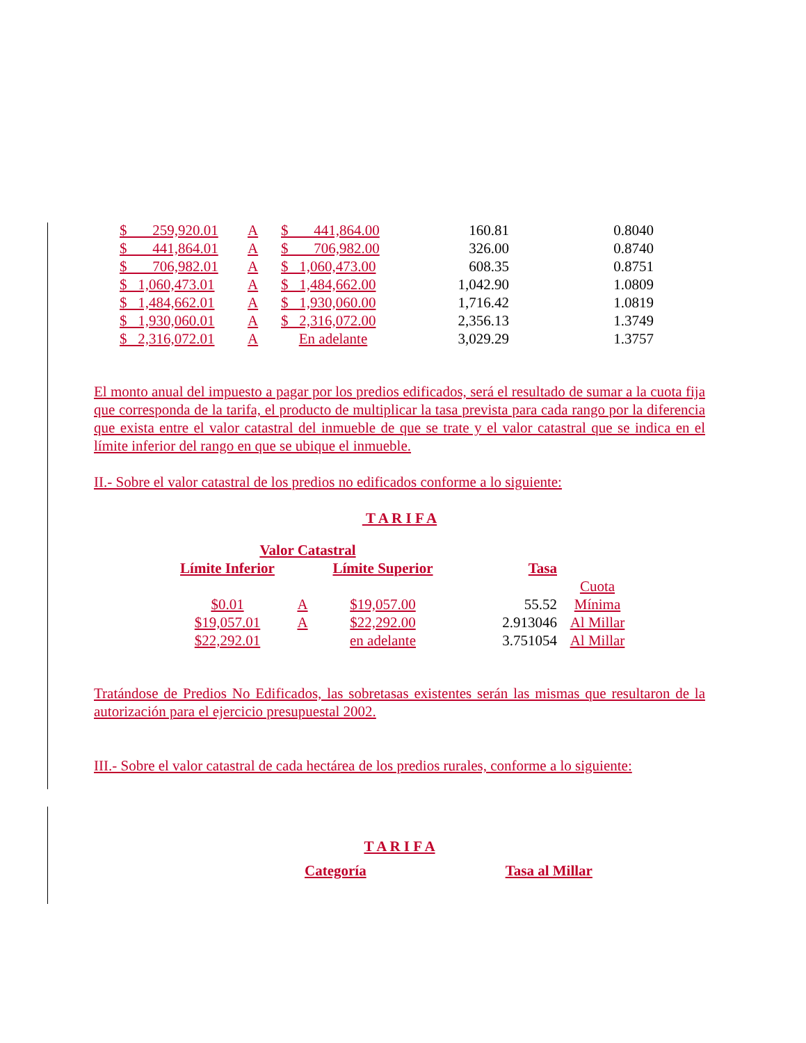| $ 259,920.01 | A | $ 441,864.00 | 160.81 | 0.8040 |
| $ 441,864.01 | A | $ 706,982.00 | 326.00 | 0.8740 |
| $ 706,982.01 | A | $ 1,060,473.00 | 608.35 | 0.8751 |
| $ 1,060,473.01 | A | $ 1,484,662.00 | 1,042.90 | 1.0809 |
| $ 1,484,662.01 | A | $ 1,930,060.00 | 1,716.42 | 1.0819 |
| $ 1,930,060.01 | A | $ 2,316,072.00 | 2,356.13 | 1.3749 |
| $ 2,316,072.01 | A | En adelante | 3,029.29 | 1.3757 |
El monto anual del impuesto a pagar por los predios edificados, será el resultado de sumar a la cuota fija que corresponda de la tarifa, el producto de multiplicar la tasa prevista para cada rango por la diferencia que exista entre el valor catastral del inmueble de que se trate y el valor catastral que se indica en el límite inferior del rango en que se ubique el inmueble.
II.- Sobre el valor catastral de los predios no edificados conforme a lo siguiente:
T A R I F A
| Valor Catastral | | | | |
| Límite Inferior | | Límite Superior | Tasa | |
| | | | | Cuota |
| $0.01 | A | $19,057.00 | 55.52 | Mínima |
| $19,057.01 | A | $22,292.00 | 2.913046 | Al Millar |
| $22,292.01 | | en adelante | 3.751054 | Al Millar |
Tratándose de Predios No Edificados, las sobretasas existentes serán las mismas que resultaron de la autorización para el ejercicio presupuestal 2002.
III.- Sobre el valor catastral de cada hectárea de los predios rurales, conforme a lo siguiente:
T A R I F A
Categoría Tasa al Millar